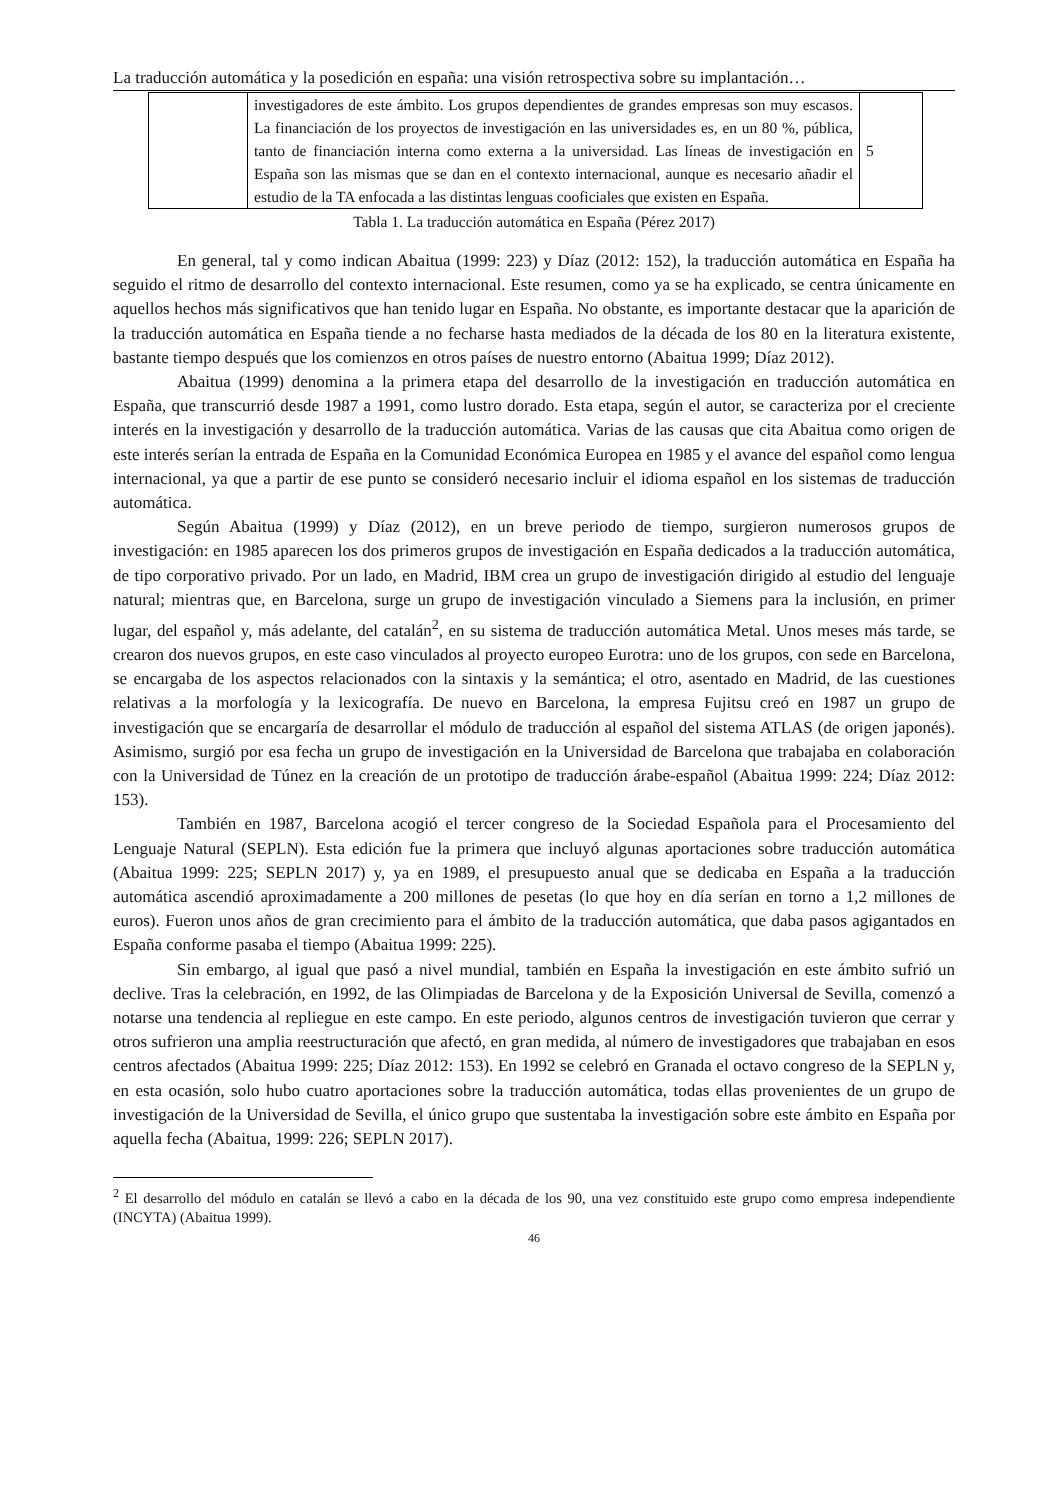La traducción automática y la posedición en españa: una visión retrospectiva sobre su implantación…
| | investigadores de este ámbito. Los grupos dependientes de grandes empresas son muy escasos. La financiación de los proyectos de investigación en las universidades es, en un 80 %, pública, tanto de financiación interna como externa a la universidad. Las líneas de investigación en España son las mismas que se dan en el contexto internacional, aunque es necesario añadir el estudio de la TA enfocada a las distintas lenguas cooficiales que existen en España. | 5 |
Tabla 1. La traducción automática en España (Pérez 2017)
En general, tal y como indican Abaitua (1999: 223) y Díaz (2012: 152), la traducción automática en España ha seguido el ritmo de desarrollo del contexto internacional. Este resumen, como ya se ha explicado, se centra únicamente en aquellos hechos más significativos que han tenido lugar en España. No obstante, es importante destacar que la aparición de la traducción automática en España tiende a no fecharse hasta mediados de la década de los 80 en la literatura existente, bastante tiempo después que los comienzos en otros países de nuestro entorno (Abaitua 1999; Díaz 2012).
Abaitua (1999) denomina a la primera etapa del desarrollo de la investigación en traducción automática en España, que transcurrió desde 1987 a 1991, como lustro dorado. Esta etapa, según el autor, se caracteriza por el creciente interés en la investigación y desarrollo de la traducción automática. Varias de las causas que cita Abaitua como origen de este interés serían la entrada de España en la Comunidad Económica Europea en 1985 y el avance del español como lengua internacional, ya que a partir de ese punto se consideró necesario incluir el idioma español en los sistemas de traducción automática.
Según Abaitua (1999) y Díaz (2012), en un breve periodo de tiempo, surgieron numerosos grupos de investigación: en 1985 aparecen los dos primeros grupos de investigación en España dedicados a la traducción automática, de tipo corporativo privado. Por un lado, en Madrid, IBM crea un grupo de investigación dirigido al estudio del lenguaje natural; mientras que, en Barcelona, surge un grupo de investigación vinculado a Siemens para la inclusión, en primer lugar, del español y, más adelante, del catalán<sup>2</sup>, en su sistema de traducción automática Metal. Unos meses más tarde, se crearon dos nuevos grupos, en este caso vinculados al proyecto europeo Eurotra: uno de los grupos, con sede en Barcelona, se encargaba de los aspectos relacionados con la sintaxis y la semántica; el otro, asentado en Madrid, de las cuestiones relativas a la morfología y la lexicografía. De nuevo en Barcelona, la empresa Fujitsu creó en 1987 un grupo de investigación que se encargaría de desarrollar el módulo de traducción al español del sistema ATLAS (de origen japonés). Asimismo, surgió por esa fecha un grupo de investigación en la Universidad de Barcelona que trabajaba en colaboración con la Universidad de Túnez en la creación de un prototipo de traducción árabe-español (Abaitua 1999: 224; Díaz 2012: 153).
También en 1987, Barcelona acogió el tercer congreso de la Sociedad Española para el Procesamiento del Lenguaje Natural (SEPLN). Esta edición fue la primera que incluyó algunas aportaciones sobre traducción automática (Abaitua 1999: 225; SEPLN 2017) y, ya en 1989, el presupuesto anual que se dedicaba en España a la traducción automática ascendió aproximadamente a 200 millones de pesetas (lo que hoy en día serían en torno a 1,2 millones de euros). Fueron unos años de gran crecimiento para el ámbito de la traducción automática, que daba pasos agigantados en España conforme pasaba el tiempo (Abaitua 1999: 225).
Sin embargo, al igual que pasó a nivel mundial, también en España la investigación en este ámbito sufrió un declive. Tras la celebración, en 1992, de las Olimpiadas de Barcelona y de la Exposición Universal de Sevilla, comenzó a notarse una tendencia al repliegue en este campo. En este periodo, algunos centros de investigación tuvieron que cerrar y otros sufrieron una amplia reestructuración que afectó, en gran medida, al número de investigadores que trabajaban en esos centros afectados (Abaitua 1999: 225; Díaz 2012: 153). En 1992 se celebró en Granada el octavo congreso de la SEPLN y, en esta ocasión, solo hubo cuatro aportaciones sobre la traducción automática, todas ellas provenientes de un grupo de investigación de la Universidad de Sevilla, el único grupo que sustentaba la investigación sobre este ámbito en España por aquella fecha (Abaitua, 1999: 226; SEPLN 2017).
<sup>2</sup> El desarrollo del módulo en catalán se llevó a cabo en la década de los 90, una vez constituido este grupo como empresa independiente (INCYTA) (Abaitua 1999).
46